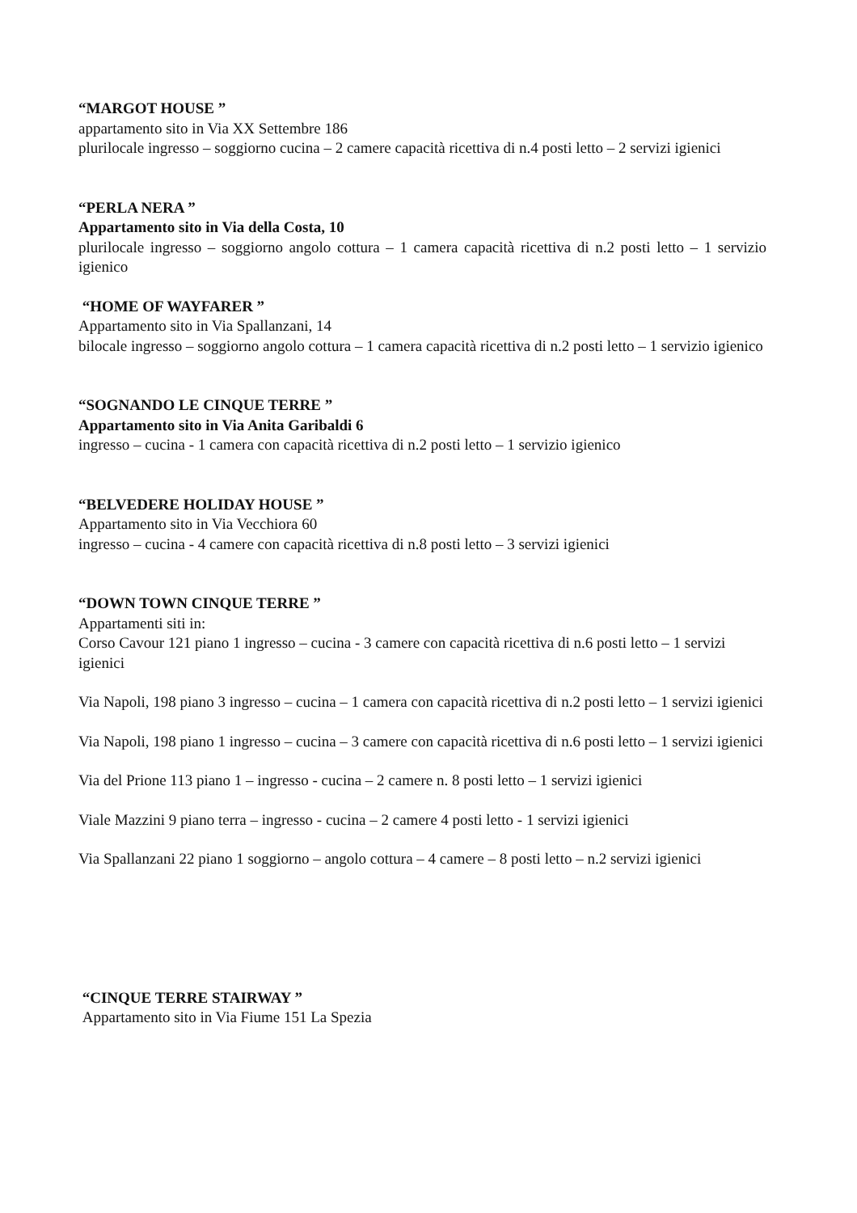“MARGOT HOUSE ”
appartamento sito in Via XX Settembre 186
plurilocale ingresso – soggiorno cucina – 2 camere capacità ricettiva di n.4 posti letto – 2 servizi igienici
“PERLA NERA ”
Appartamento sito in Via della Costa, 10
plurilocale ingresso – soggiorno angolo cottura – 1 camera capacità ricettiva di n.2 posti letto – 1 servizio igienico
“HOME OF WAYFARER ”
Appartamento sito in Via Spallanzani, 14
bilocale ingresso – soggiorno angolo cottura – 1 camera capacità ricettiva di n.2 posti letto – 1 servizio igienico
“SOGNANDO LE CINQUE TERRE ”
Appartamento sito in Via Anita Garibaldi 6
ingresso – cucina - 1 camera con capacità ricettiva di n.2 posti letto – 1 servizio igienico
“BELVEDERE HOLIDAY HOUSE ”
Appartamento sito in Via Vecchiora 60
ingresso – cucina - 4 camere con capacità ricettiva di n.8 posti letto – 3 servizi igienici
“DOWN TOWN CINQUE TERRE ”
Appartamenti siti in:
Corso Cavour 121 piano 1 ingresso – cucina - 3 camere con capacità ricettiva di n.6 posti letto – 1 servizi igienici
Via Napoli, 198 piano 3 ingresso – cucina – 1 camera con capacità ricettiva di n.2 posti letto – 1 servizi igienici
Via Napoli, 198 piano 1 ingresso – cucina – 3 camere con capacità ricettiva di n.6 posti letto – 1 servizi igienici
Via del Prione 113 piano 1 – ingresso - cucina – 2 camere n. 8 posti letto – 1 servizi igienici
Viale Mazzini 9 piano terra – ingresso - cucina – 2 camere 4 posti letto - 1 servizi igienici
Via Spallanzani 22 piano 1 soggiorno – angolo cottura – 4 camere – 8 posti letto – n.2 servizi igienici
“CINQUE TERRE STAIRWAY ”
Appartamento sito in Via Fiume 151 La Spezia